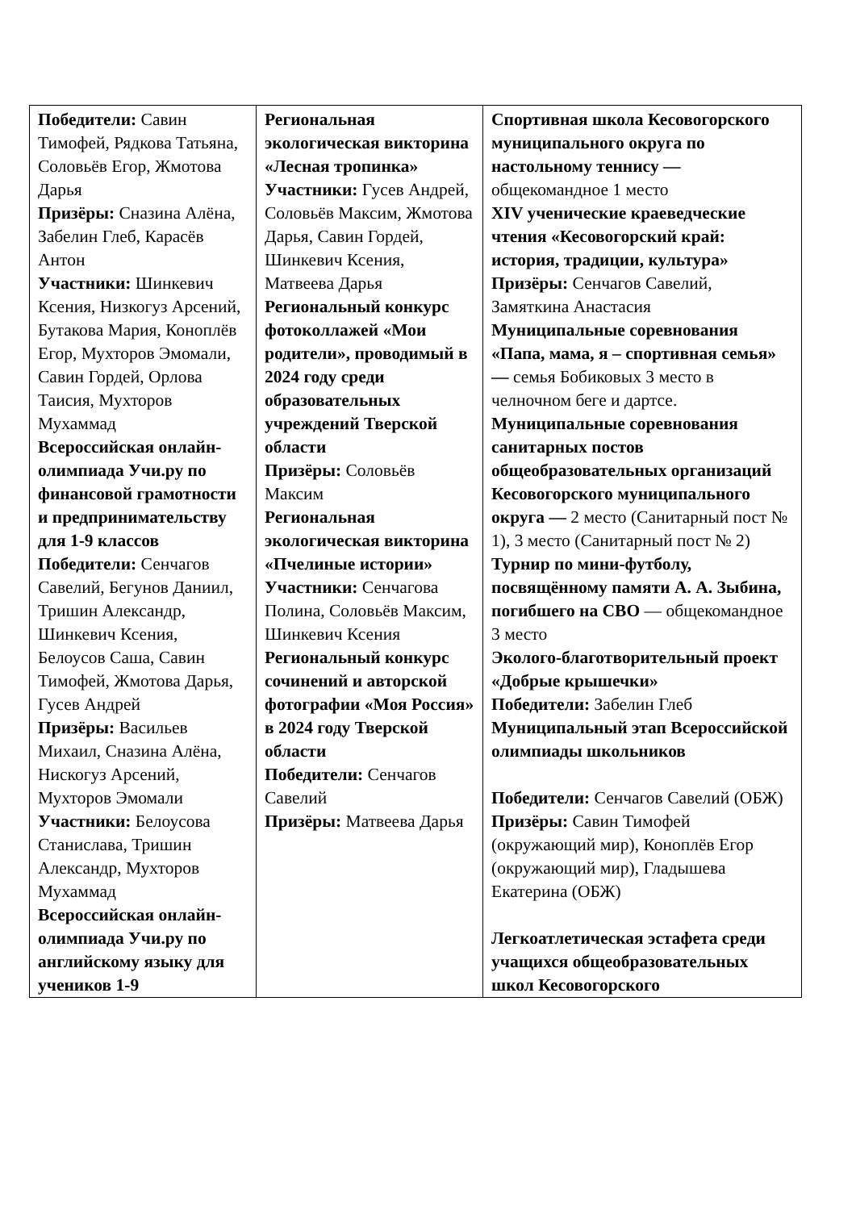| Победители: Савин Тимофей, Рядкова Татьяна, Соловьёв Егор, Жмотова Дарья Призёры: Сназина Алёна, Забелин Глеб, Карасёв Антон Участники: Шинкевич Ксения, Низкогуз Арсений, Бутакова Мария, Коноплёв Егор, Мухторов Эмомали, Савин Гордей, Орлова Таисия, Мухторов Мухаммад Всероссийская онлайн-олимпиада Учи.ру по финансовой грамотности и предпринимательству для 1-9 классов Победители: Сенчагов Савелий, Бегунов Даниил, Тришин Александр, Шинкевич Ксения, Белоусов Саша, Савин Тимофей, Жмотова Дарья, Гусев Андрей Призёры: Васильев Михаил, Сназина Алёна, Нискогуз Арсений, Мухторов Эмомали Участники: Белоусова Станислава, Тришин Александр, Мухторов Мухаммад Всероссийская онлайн-олимпиада Учи.ру по английскому языку для учеников 1-9 | Региональная экологическая викторина «Лесная тропинка» Участники: Гусев Андрей, Соловьёв Максим, Жмотова Дарья, Савин Гордей, Шинкевич Ксения, Матвеева Дарья Региональный конкурс фотоколлажей «Мои родители», проводимый в 2024 году среди образовательных учреждений Тверской области Призёры: Соловьёв Максим Региональная экологическая викторина «Пчелиные истории» Участники: Сенчагова Полина, Соловьёв Максим, Шинкевич Ксения Региональный конкурс сочинений и авторской фотографии «Моя Россия» в 2024 году Тверской области Победители: Сенчагов Савелий Призёры: Матвеева Дарья | Спортивная школа Кесовогорского муниципального округа по настольному теннису — общекомандное 1 место XIV ученические краеведческие чтения «Кесовогорский край: история, традиции, культура» Призёры: Сенчагов Савелий, Замяткина Анастасия Муниципальные соревнования «Папа, мама, я – спортивная семья» — семья Бобиковых 3 место в челночном беге и дартсе. Муниципальные соревнования санитарных постов общеобразовательных организаций Кесовогорского муниципального округа — 2 место (Санитарный пост № 1), 3 место (Санитарный пост № 2) Турнир по мини-футболу, посвящённому памяти А. А. Зыбина, погибшего на СВО — общекомандное 3 место Эколого-благотворительный проект «Добрые крышечки» Победители: Забелин Глеб Муниципальный этап Всероссийской олимпиады школьников Победители: Сенчагов Савелий (ОБЖ) Призёры: Савин Тимофей (окружающий мир), Коноплёв Егор (окружающий мир), Гладышева Екатерина (ОБЖ) Легкоатлетическая эстафета среди учащихся общеобразовательных школ Кесовогорского |